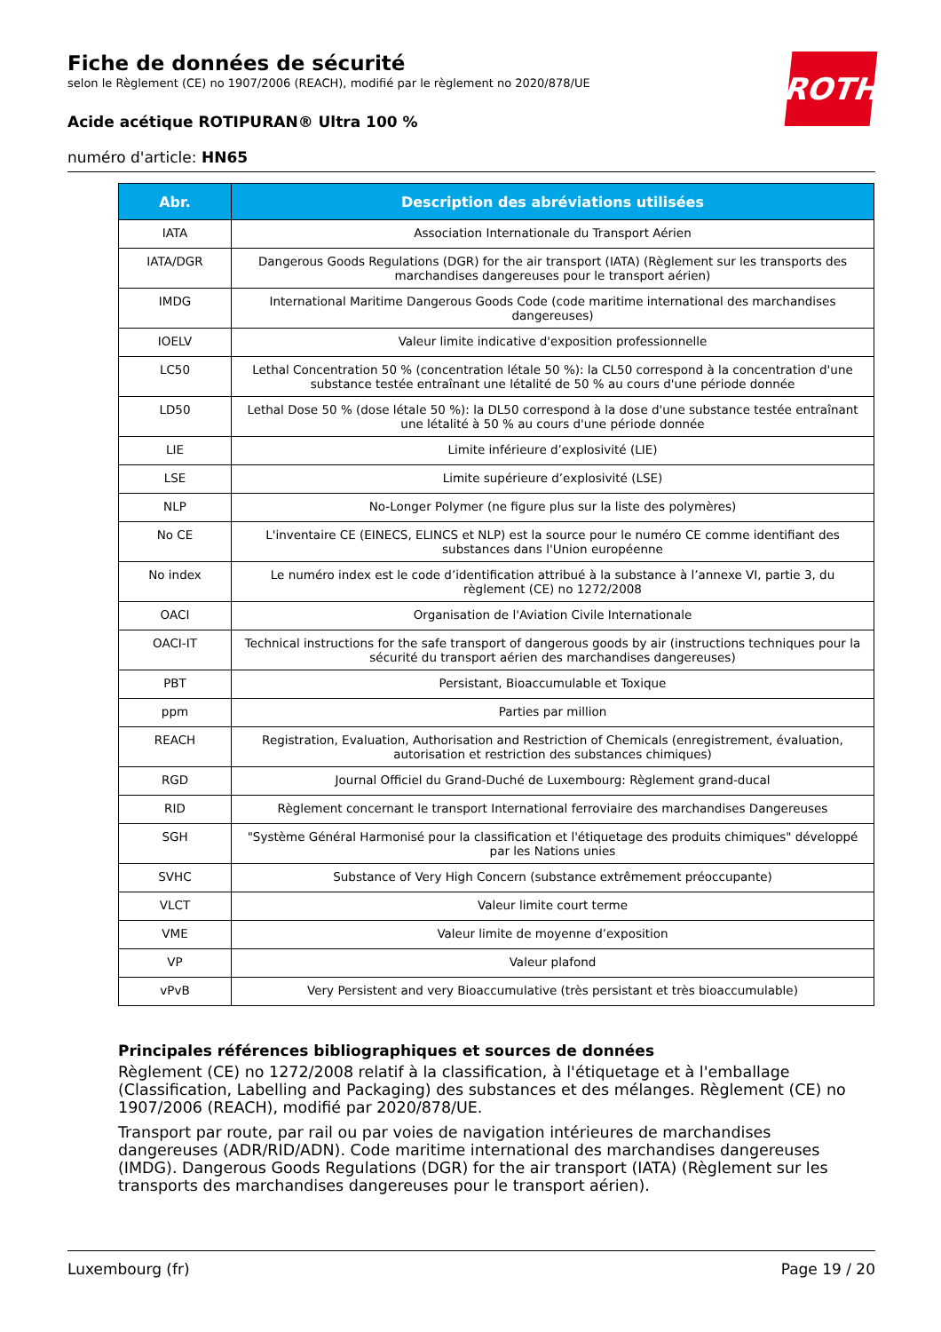Fiche de données de sécurité
selon le Règlement (CE) no 1907/2006 (REACH), modifié par le règlement no 2020/878/UE
Acide acétique ROTIPURAN® Ultra 100 %
numéro d'article: HN65
ROTH
| Abr. | Description des abréviations utilisées |
| --- | --- |
| IATA | Association Internationale du Transport Aérien |
| IATA/DGR | Dangerous Goods Regulations (DGR) for the air transport (IATA) (Règlement sur les transports des marchandises dangereuses pour le transport aérien) |
| IMDG | International Maritime Dangerous Goods Code (code maritime international des marchandises dangereuses) |
| IOELV | Valeur limite indicative d'exposition professionnelle |
| LC50 | Lethal Concentration 50 % (concentration létale 50 %): la CL50 correspond à la concentration d'une substance testée entraînant une létalité de 50 % au cours d'une période donnée |
| LD50 | Lethal Dose 50 % (dose létale 50 %): la DL50 correspond à la dose d'une substance testée entraînant une létalité à 50 % au cours d'une période donnée |
| LIE | Limite inférieure d’explosivité (LIE) |
| LSE | Limite supérieure d’explosivité (LSE) |
| NLP | No-Longer Polymer (ne figure plus sur la liste des polymères) |
| No CE | L'inventaire CE (EINECS, ELINCS et NLP) est la source pour le numéro CE comme identifiant des substances dans l'Union européenne |
| No index | Le numéro index est le code d’identification attribué à la substance à l’annexe VI, partie 3, du règlement (CE) no 1272/2008 |
| OACI | Organisation de l'Aviation Civile Internationale |
| OACI-IT | Technical instructions for the safe transport of dangerous goods by air (instructions techniques pour la sécurité du transport aérien des marchandises dangereuses) |
| PBT | Persistant, Bioaccumulable et Toxique |
| ppm | Parties par million |
| REACH | Registration, Evaluation, Authorisation and Restriction of Chemicals (enregistrement, évaluation, autorisation et restriction des substances chimiques) |
| RGD | Journal Officiel du Grand-Duché de Luxembourg: Règlement grand-ducal |
| RID | Règlement concernant le transport International ferroviaire des marchandises Dangereuses |
| SGH | "Système Général Harmonisé pour la classification et l'étiquetage des produits chimiques" développé par les Nations unies |
| SVHC | Substance of Very High Concern (substance extrêmement préoccupante) |
| VLCT | Valeur limite court terme |
| VME | Valeur limite de moyenne d’exposition |
| VP | Valeur plafond |
| vPvB | Very Persistent and very Bioaccumulative (très persistant et très bioaccumulable) |
Principales références bibliographiques et sources de données
Règlement (CE) no 1272/2008 relatif à la classification, à l'étiquetage et à l'emballage (Classification, Labelling and Packaging) des substances et des mélanges. Règlement (CE) no 1907/2006 (REACH), modifié par 2020/878/UE.
Transport par route, par rail ou par voies de navigation intérieures de marchandises dangereuses (ADR/RID/ADN). Code maritime international des marchandises dangereuses (IMDG). Dangerous Goods Regulations (DGR) for the air transport (IATA) (Règlement sur les transports des marchandises dangereuses pour le transport aérien).
Luxembourg (fr) Page 19 / 20